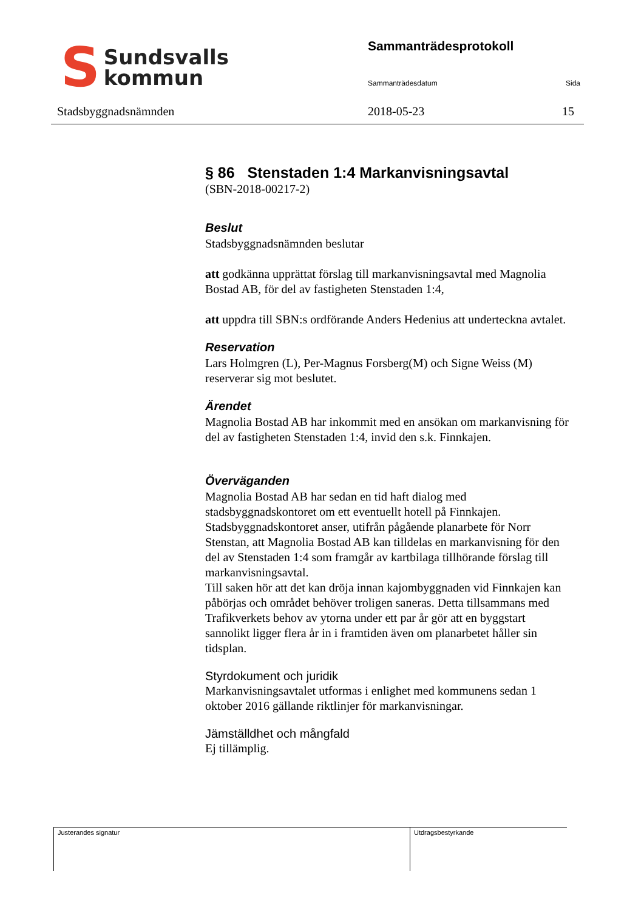S
Sundsvalls
kommun
Stadsbyggnadsnämnden
Sammanträdesprotokoll
Sammanträdesdatum Sida
2018-05-23 15
§ 86 Stenstaden 1:4 Markanvisningsavtal
(SBN-2018-00217-2)
Beslut
Stadsbyggnadsnämnden beslutar
att godkänna upprättat förslag till markanvisningsavtal med Magnolia Bostad AB, för del av fastigheten Stenstaden 1:4,
att uppdra till SBN:s ordförande Anders Hedenius att underteckna avtalet.
Reservation
Lars Holmgren (L), Per-Magnus Forsberg(M) och Signe Weiss (M) reserverar sig mot beslutet.
Ärendet
Magnolia Bostad AB har inkommit med en ansökan om markanvisning för del av fastigheten Stenstaden 1:4, invid den s.k. Finnkajen.
Överväganden
Magnolia Bostad AB har sedan en tid haft dialog med stadsbyggnadskontoret om ett eventuellt hotell på Finnkajen. Stadsbyggnadskontoret anser, utifrån pågående planarbete för Norr Stenstan, att Magnolia Bostad AB kan tilldelas en markanvisning för den del av Stenstaden 1:4 som framgår av kartbilaga tillhörande förslag till markanvisningsavtal.
Till saken hör att det kan dröja innan kajombyggnaden vid Finnkajen kan påbörjas och området behöver troligen saneras. Detta tillsammans med Trafikverkets behov av ytorna under ett par år gör att en byggstart sannolikt ligger flera år in i framtiden även om planarbetet håller sin tidsplan.
Styrdokument och juridik
Markanvisningsavtalet utformas i enlighet med kommunens sedan 1 oktober 2016 gällande riktlinjer för markanvisningar.
Jämställdhet och mångfald
Ej tillämplig.
Justerandes signatur Utdragsbestyrkande